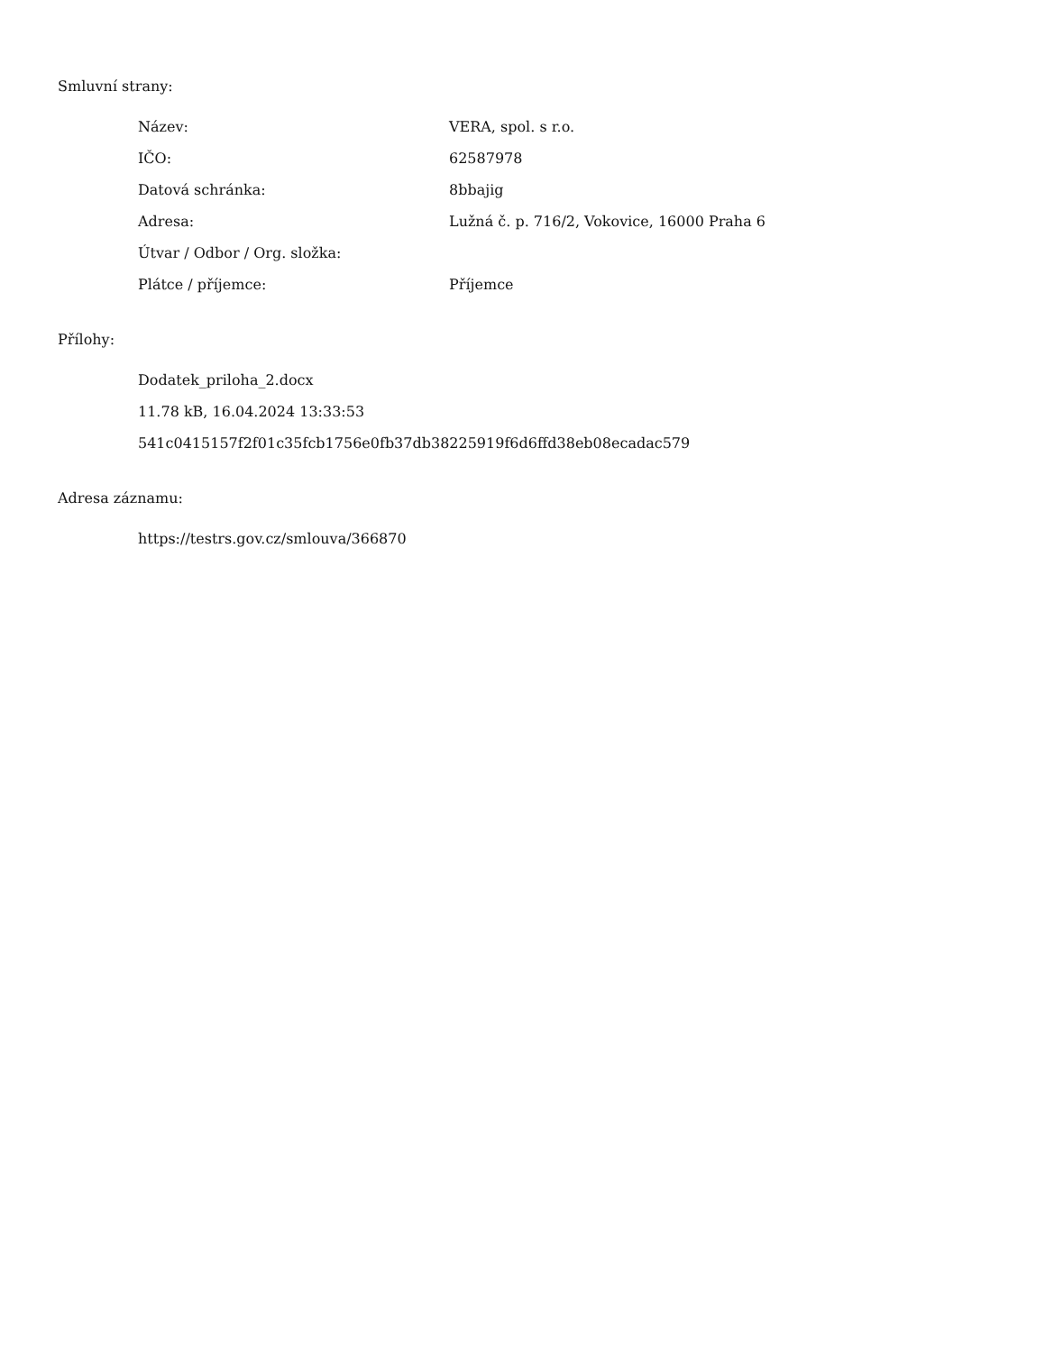Smluvní strany:
| Název: | VERA, spol. s r.o. |
| IČO: | 62587978 |
| Datová schránka: | 8bbajig |
| Adresa: | Lužná č. p. 716/2, Vokovice, 16000 Praha 6 |
| Útvar / Odbor / Org. složka: | |
| Plátce / příjemce: | Příjemce |
Přílohy:
Dodatek_priloha_2.docx
11.78 kB, 16.04.2024 13:33:53
541c0415157f2f01c35fcb1756e0fb37db38225919f6d6ffd38eb08ecadac579
Adresa záznamu:
https://testrs.gov.cz/smlouva/366870